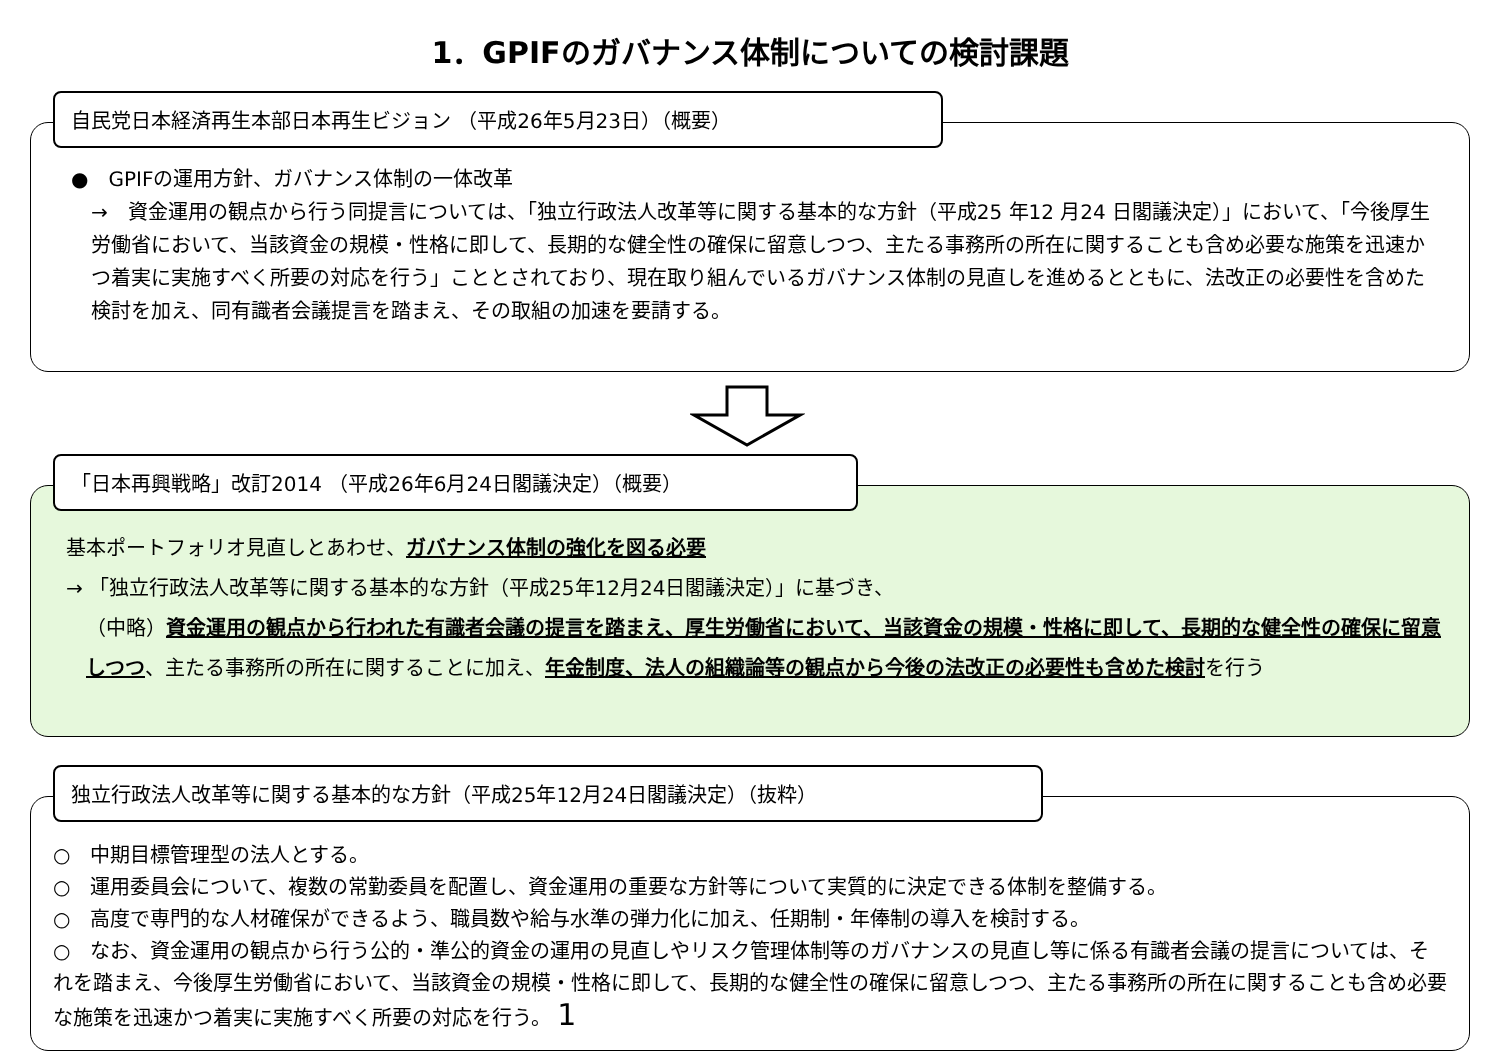1．GPIFのガバナンス体制についての検討課題
自民党日本経済再生本部日本再生ビジョン （平成26年5月23日）（概要）
●　GPIFの運用方針、ガバナンス体制の一体改革
→　資金運用の観点から行う同提言については、「独立行政法人改革等に関する基本的な方針（平成25 年12 月24 日閣議決定）」において、「今後厚生労働省において、当該資金の規模・性格に即して、長期的な健全性の確保に留意しつつ、主たる事務所の所在に関することも含め必要な施策を迅速かつ着実に実施すべく所要の対応を行う」こととされており、現在取り組んでいるガバナンス体制の見直しを進めるとともに、法改正の必要性を含めた検討を加え、同有識者会議提言を踏まえ、その取組の加速を要請する。
「日本再興戦略」改訂2014 （平成26年6月24日閣議決定）（概要）
基本ポートフォリオ見直しとあわせ、ガバナンス体制の強化を図る必要
→ 「独立行政法人改革等に関する基本的な方針（平成25年12月24日閣議決定）」に基づき、
（中略）資金運用の観点から行われた有識者会議の提言を踏まえ、厚生労働省において、当該資金の規模・性格に即して、長期的な健全性の確保に留意しつつ、主たる事務所の所在に関することに加え、年金制度、法人の組織論等の観点から今後の法改正の必要性も含めた検討を行う
独立行政法人改革等に関する基本的な方針（平成25年12月24日閣議決定）（抜粋）
○　中期目標管理型の法人とする。
○　運用委員会について、複数の常勤委員を配置し、資金運用の重要な方針等について実質的に決定できる体制を整備する。
○　高度で専門的な人材確保ができるよう、職員数や給与水準の弾力化に加え、任期制・年俸制の導入を検討する。
○　なお、資金運用の観点から行う公的・準公的資金の運用の見直しやリスク管理体制等のガバナンスの見直し等に係る有識者会議の提言については、それを踏まえ、今後厚生労働省において、当該資金の規模・性格に即して、長期的な健全性の確保に留意しつつ、主たる事務所の所在に関することも含め必要な施策を迅速かつ着実に実施すべく所要の対応を行う。 1